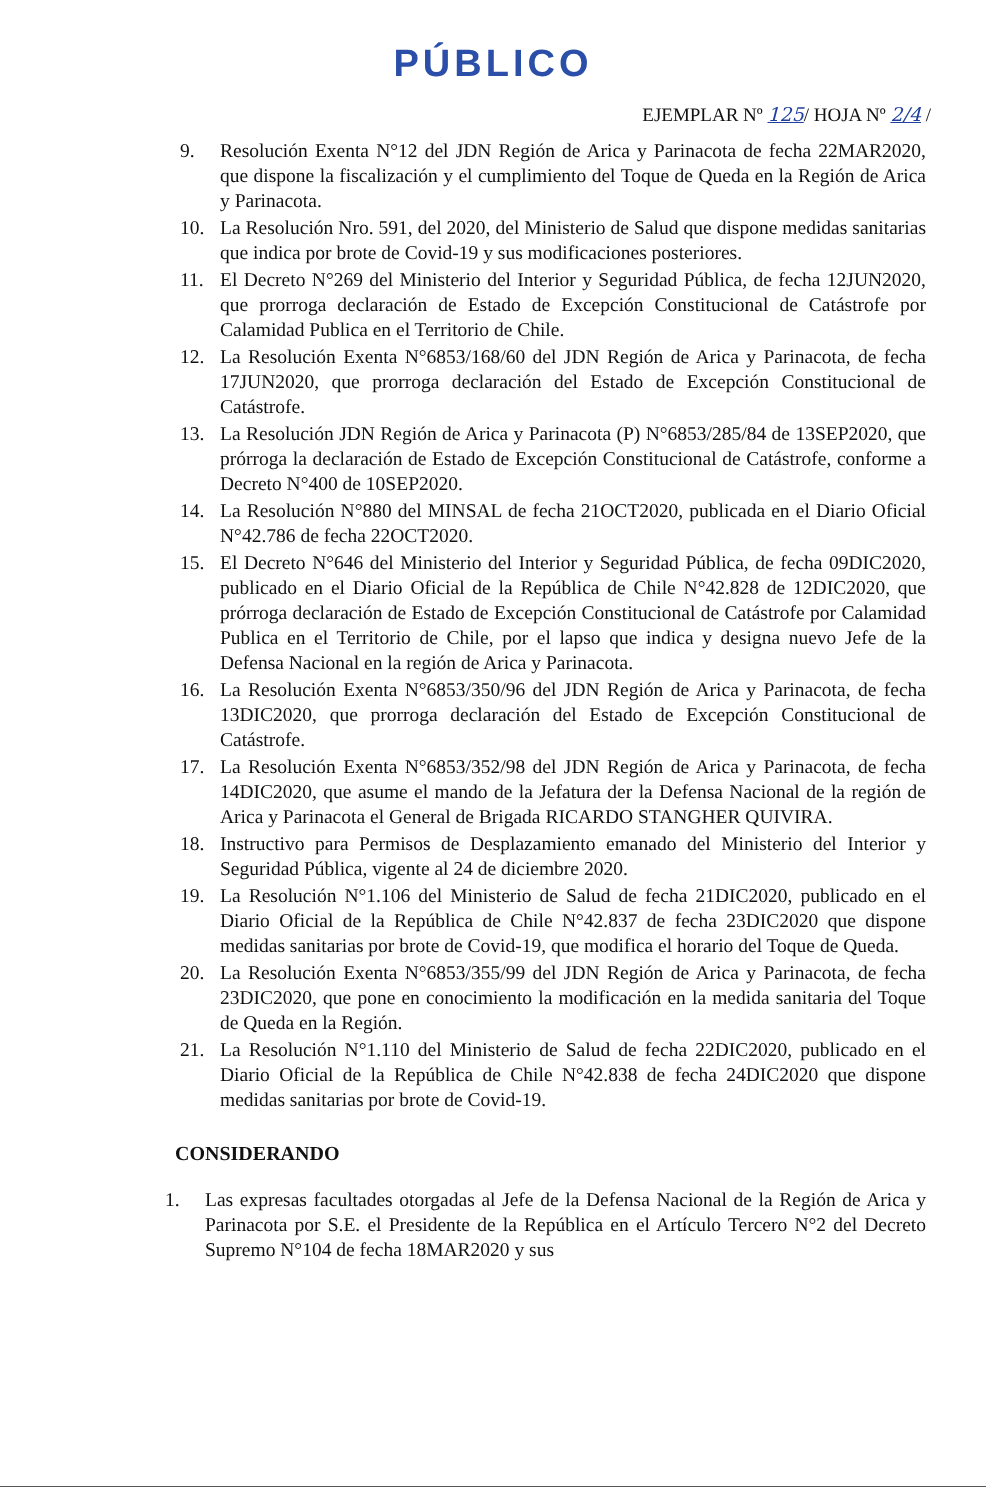PÚBLICO
EJEMPLAR Nº 125/ HOJA Nº 2/4 /
9. Resolución Exenta N°12 del JDN Región de Arica y Parinacota de fecha 22MAR2020, que dispone la fiscalización y el cumplimiento del Toque de Queda en la Región de Arica y Parinacota.
10. La Resolución Nro. 591, del 2020, del Ministerio de Salud que dispone medidas sanitarias que indica por brote de Covid-19 y sus modificaciones posteriores.
11. El Decreto N°269 del Ministerio del Interior y Seguridad Pública, de fecha 12JUN2020, que prorroga declaración de Estado de Excepción Constitucional de Catástrofe por Calamidad Publica en el Territorio de Chile.
12. La Resolución Exenta N°6853/168/60 del JDN Región de Arica y Parinacota, de fecha 17JUN2020, que prorroga declaración del Estado de Excepción Constitucional de Catástrofe.
13. La Resolución JDN Región de Arica y Parinacota (P) N°6853/285/84 de 13SEP2020, que prórroga la declaración de Estado de Excepción Constitucional de Catástrofe, conforme a Decreto N°400 de 10SEP2020.
14. La Resolución N°880 del MINSAL de fecha 21OCT2020, publicada en el Diario Oficial N°42.786 de fecha 22OCT2020.
15. El Decreto N°646 del Ministerio del Interior y Seguridad Pública, de fecha 09DIC2020, publicado en el Diario Oficial de la República de Chile N°42.828 de 12DIC2020, que prórroga declaración de Estado de Excepción Constitucional de Catástrofe por Calamidad Publica en el Territorio de Chile, por el lapso que indica y designa nuevo Jefe de la Defensa Nacional en la región de Arica y Parinacota.
16. La Resolución Exenta N°6853/350/96 del JDN Región de Arica y Parinacota, de fecha 13DIC2020, que prorroga declaración del Estado de Excepción Constitucional de Catástrofe.
17. La Resolución Exenta N°6853/352/98 del JDN Región de Arica y Parinacota, de fecha 14DIC2020, que asume el mando de la Jefatura der la Defensa Nacional de la región de Arica y Parinacota el General de Brigada RICARDO STANGHER QUIVIRA.
18. Instructivo para Permisos de Desplazamiento emanado del Ministerio del Interior y Seguridad Pública, vigente al 24 de diciembre 2020.
19. La Resolución N°1.106 del Ministerio de Salud de fecha 21DIC2020, publicado en el Diario Oficial de la República de Chile N°42.837 de fecha 23DIC2020 que dispone medidas sanitarias por brote de Covid-19, que modifica el horario del Toque de Queda.
20. La Resolución Exenta N°6853/355/99 del JDN Región de Arica y Parinacota, de fecha 23DIC2020, que pone en conocimiento la modificación en la medida sanitaria del Toque de Queda en la Región.
21. La Resolución N°1.110 del Ministerio de Salud de fecha 22DIC2020, publicado en el Diario Oficial de la República de Chile N°42.838 de fecha 24DIC2020 que dispone medidas sanitarias por brote de Covid-19.
CONSIDERANDO
1. Las expresas facultades otorgadas al Jefe de la Defensa Nacional de la Región de Arica y Parinacota por S.E. el Presidente de la República en el Artículo Tercero N°2 del Decreto Supremo N°104 de fecha 18MAR2020 y sus